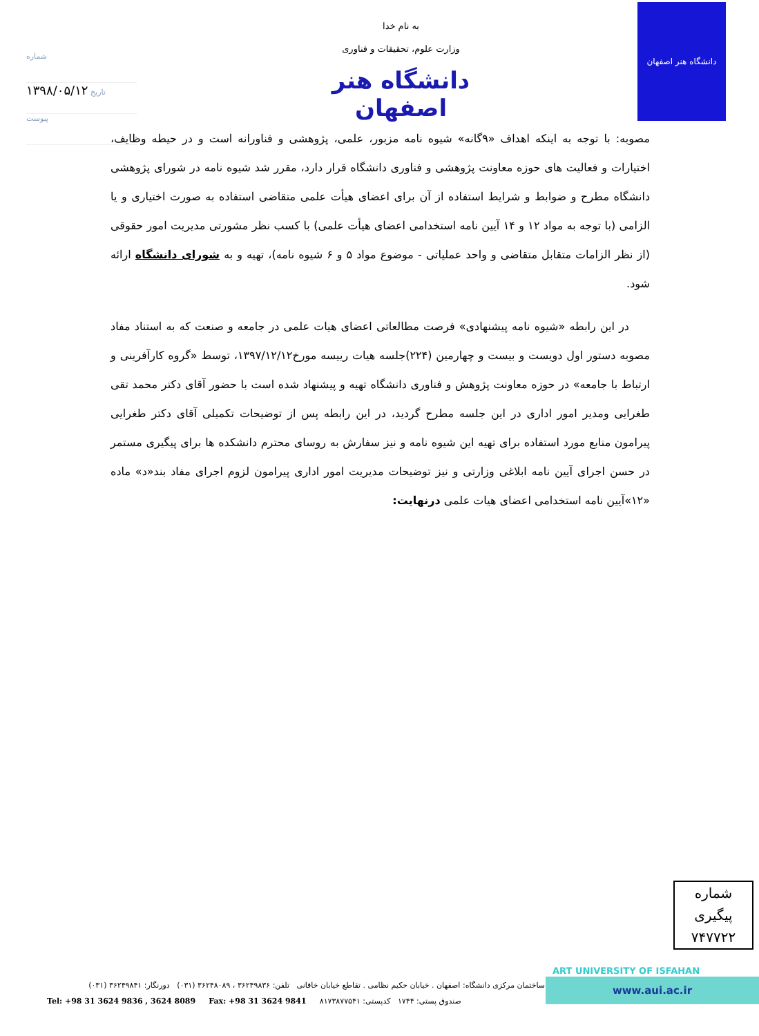شماره
۱۳۹۸/۰۵/۱۲ تاریخ
پیوست
به نام خدا
وزارت علوم، تحقیقات و فناوری
دانشگاه هنر اصفهان
دانشگاه هنر اصفهان
مصوبه: با توجه به اینکه اهداف «۹گانه» شیوه نامه مزبور، علمی، پژوهشی و فناورانه است و در حیطه وظایف، اختیارات و فعالیت های حوزه معاونت پژوهشی و فناوری دانشگاه قرار دارد، مقرر شد شیوه نامه در شورای پژوهشی دانشگاه مطرح و ضوابط و شرایط استفاده از آن برای اعضای هیأت علمی متقاضی استفاده به صورت اختیاری و یا الزامی (با توجه به مواد ۱۲ و ۱۴ آیین نامه استخدامی اعضای هیأت علمی) با کسب نظر مشورتی مدیریت امور حقوقی (از نظر الزامات متقابل متقاضی و واحد عملیاتی - موضوع مواد ۵ و ۶ شیوه نامه)، تهیه و به شورای دانشگاه ارائه شود.
در این رابطه «شیوه نامه پیشنهادی» فرصت مطالعاتی اعضای هیات علمی در جامعه و صنعت که به استناد مفاد مصوبه دستور اول دویست و بیست و چهارمین (۲۲۴)جلسه هیات رییسه مورخ۱۳۹۷/۱۲/۱۲، توسط «گروه کارآفرینی و ارتباط با جامعه» در حوزه معاونت پژوهش و فناوری دانشگاه تهیه و پیشنهاد شده است با حضور آقای دکتر محمد تقی طغرایی ومدیر امور اداری در این جلسه مطرح گردید، در این رابطه پس از توضیحات تکمیلی آقای دکتر طغرایی پیرامون منابع مورد استفاده برای تهیه این شیوه نامه و نیز سفارش به روسای محترم دانشکده ها برای پیگیری مستمر در حسن اجرای آیین نامه ابلاغی وزارتی و نیز توضیحات مدیریت امور اداری پیرامون لزوم اجرای مفاد بند«د» ماده «۱۲»آیین نامه استخدامی اعضای هیات علمی درنهایت:
شماره پیگیری
۷۴۷۷۲۲
ART UNIVERSITY OF ISFAHAN
www.aui.ac.ir
ساختمان مرکزی دانشگاه: اصفهان . خیابان حکیم نظامی . تقاطع خیابان خاقانی تلفن: ۳۶۲۴۹۸۳۶ ، ۳۶۲۴۸۰۸۹ (۰۳۱) دورنگار: ۳۶۲۴۹۸۴۱ (۰۳۱)
Tel: +98 31 3624 9836 , 3624 8089 Fax: +98 31 3624 9841 صندوق پستی: ۱۷۴۴ کدپستی: ۸۱۷۳۸۷۷۵۴۱